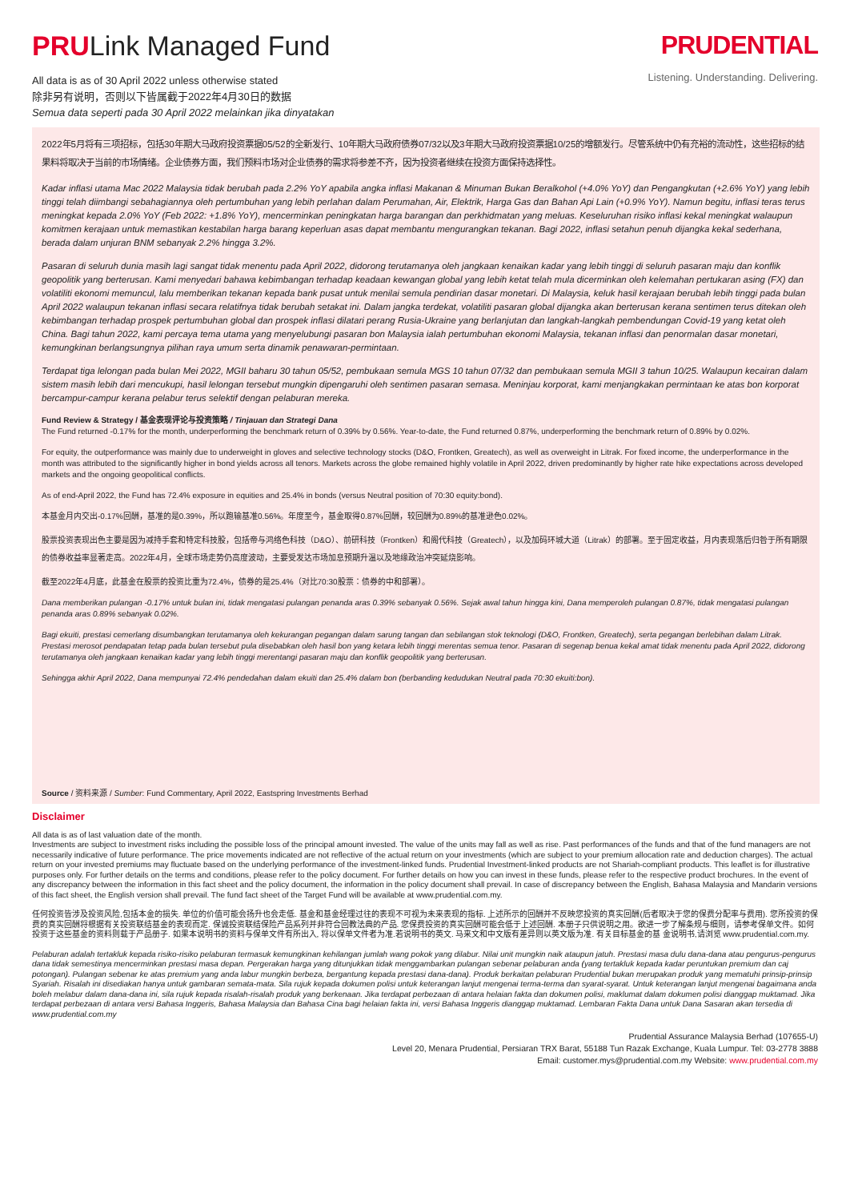PRULink Managed Fund
All data is as of 30 April 2022 unless otherwise stated
除非另有说明，否则以下皆属截于2022年4月30日的数据
Semua data seperti pada 30 April 2022 melainkan jika dinyatakan
PRUDENTIAL
Listening. Understanding. Delivering.
2022年5月将有三项招标，包括30年期大马政府投资票据05/52的全新发行、10年期大马政府债券07/32以及3年期大马政府投资票据10/25的增额发行。尽管系统中仍有充裕的流动性，这些招标的结果料将取决于当前的市场情绪。企业债券方面，我们预料市场对企业债券的需求将参差不齐，因为投资者继续在投资方面保持选择性。
Kadar inflasi utama Mac 2022 Malaysia tidak berubah pada 2.2% YoY apabila angka inflasi Makanan & Minuman Bukan Beralkohol (+4.0% YoY) dan Pengangkutan (+2.6% YoY) yang lebih tinggi telah diimbangi sebahagiannya oleh pertumbuhan yang lebih perlahan dalam Perumahan, Air, Elektrik, Harga Gas dan Bahan Api Lain (+0.9% YoY). Namun begitu, inflasi teras terus meningkat kepada 2.0% YoY (Feb 2022: +1.8% YoY), mencerminkan peningkatan harga barangan dan perkhidmatan yang meluas. Keseluruhan risiko inflasi kekal meningkat walaupun komitmen kerajaan untuk memastikan kestabilan harga barang keperluan asas dapat membantu mengurangkan tekanan. Bagi 2022, inflasi setahun penuh dijangka kekal sederhana, berada dalam unjuran BNM sebanyak 2.2% hingga 3.2%.
Pasaran di seluruh dunia masih lagi sangat tidak menentu pada April 2022, didorong terutamanya oleh jangkaan kenaikan kadar yang lebih tinggi di seluruh pasaran maju dan konflik geopolitik yang berterusan. Kami menyedari bahawa kebimbangan terhadap keadaan kewangan global yang lebih ketat telah mula dicerminkan oleh kelemahan pertukaran asing (FX) dan volatiliti ekonomi memuncul, lalu memberikan tekanan kepada bank pusat untuk menilai semula pendirian dasar monetari. Di Malaysia, keluk hasil kerajaan berubah lebih tinggi pada bulan April 2022 walaupun tekanan inflasi secara relatifnya tidak berubah setakat ini. Dalam jangka terdekat, volatiliti pasaran global dijangka akan berterusan kerana sentimen terus ditekan oleh kebimbangan terhadap prospek pertumbuhan global dan prospek inflasi dilatari perang Rusia-Ukraine yang berlanjutan dan langkah-langkah pembendungan Covid-19 yang ketat oleh China. Bagi tahun 2022, kami percaya tema utama yang menyelubungi pasaran bon Malaysia ialah pertumbuhan ekonomi Malaysia, tekanan inflasi dan penormalan dasar monetari, kemungkinan berlangsungnya pilihan raya umum serta dinamik penawaran-permintaan.
Terdapat tiga lelongan pada bulan Mei 2022, MGII baharu 30 tahun 05/52, pembukaan semula MGS 10 tahun 07/32 dan pembukaan semula MGII 3 tahun 10/25. Walaupun kecairan dalam sistem masih lebih dari mencukupi, hasil lelongan tersebut mungkin dipengaruhi oleh sentimen pasaran semasa. Meninjau korporat, kami menjangkakan permintaan ke atas bon korporat bercampur-campur kerana pelabur terus selektif dengan pelaburan mereka.
Fund Review & Strategy / 基金表现评论与投资策略 / Tinjauan dan Strategi Dana
The Fund returned -0.17% for the month, underperforming the benchmark return of 0.39% by 0.56%. Year-to-date, the Fund returned 0.87%, underperforming the benchmark return of 0.89% by 0.02%.
For equity, the outperformance was mainly due to underweight in gloves and selective technology stocks (D&O, Frontken, Greatech), as well as overweight in Litrak. For fixed income, the underperformance in the month was attributed to the significantly higher in bond yields across all tenors. Markets across the globe remained highly volatile in April 2022, driven predominantly by higher rate hike expectations across developed markets and the ongoing geopolitical conflicts.
As of end-April 2022, the Fund has 72.4% exposure in equities and 25.4% in bonds (versus Neutral position of 70:30 equity:bond).
本基金月内交出-0.17%回酬，基准的是0.39%，所以跑输基准0.56%。年度至今，基金取得0.87%回酬，较回酬为0.89%的基准逊色0.02%。
股票投资表现出色主要是因为减持手套和特定科技股，包括帝与鸿络色科技（D&O）、前研科技（Frontken）和阁代科技（Greatech），以及加码环城大道（Litrak）的部署。至于固定收益，月内表现落后归咎于所有期限的债券收益率显著走高。2022年4月，全球市场走势仍高度波动，主要受发达市场加息预期升温以及地缘政治冲突延烧影响。
截至2022年4月底，此基金在股票的投资比重为72.4%，债券的是25.4%（对比70:30股票：债券的中和部署）。
Dana memberikan pulangan -0.17% untuk bulan ini, tidak mengatasi pulangan penanda aras 0.39% sebanyak 0.56%. Sejak awal tahun hingga kini, Dana memperoleh pulangan 0.87%, tidak mengatasi pulangan penanda aras 0.89% sebanyak 0.02%.
Bagi ekuiti, prestasi cemerlang disumbangkan terutamanya oleh kekurangan pegangan dalam sarung tangan dan sebilangan stok teknologi (D&O, Frontken, Greatech), serta pegangan berlebihan dalam Litrak. Prestasi merosot pendapatan tetap pada bulan tersebut pula disebabkan oleh hasil bon yang ketara lebih tinggi merentas semua tenor. Pasaran di segenap benua kekal amat tidak menentu pada April 2022, didorong terutamanya oleh jangkaan kenaikan kadar yang lebih tinggi merentangi pasaran maju dan konflik geopolitik yang berterusan.
Sehingga akhir April 2022, Dana mempunyai 72.4% pendedahan dalam ekuiti dan 25.4% dalam bon (berbanding kedudukan Neutral pada 70:30 ekuiti:bon).
Source / 资料来源 / Sumber: Fund Commentary, April 2022, Eastspring Investments Berhad
Disclaimer
All data is as of last valuation date of the month.
Investments are subject to investment risks including the possible loss of the principal amount invested. The value of the units may fall as well as rise. Past performances of the funds and that of the fund managers are not necessarily indicative of future performance. The price movements indicated are not reflective of the actual return on your investments (which are subject to your premium allocation rate and deduction charges). The actual return on your invested premiums may fluctuate based on the underlying performance of the investment-linked funds. Prudential Investment-linked products are not Shariah-compliant products. This leaflet is for illustrative purposes only. For further details on the terms and conditions, please refer to the policy document. For further details on how you can invest in these funds, please refer to the respective product brochures. In the event of any discrepancy between the information in this fact sheet and the policy document, the information in the policy document shall prevail. In case of discrepancy between the English, Bahasa Malaysia and Mandarin versions of this fact sheet, the English version shall prevail. The fund fact sheet of the Target Fund will be available at www.prudential.com.my.
任何投资皆涉及投资风险,包括本金的损失. 单位的价值可能会扬升也会走低. 基金和基金经理过往的表现不可视为未来表现的指标. 上述所示的回酬并不反映您投资的真实回酬(后者取决于您的保费分配率与费用). 您所投资的保费的真实回酬将根据有关投资联结基金的表现而定. 保诚投资联结保险产品系列并非符合回教法典的产品. 您保费投资的真实回酬可能会低于上述回酬. 本册子只供说明之用。欲进一步了解条规与细则，请参考保单文件。如何投资于这些基金的资料则载于产品册子. 如果本说明书的资料与保单文件有所出入, 将以保单文件者为准.若说明书的英文. 马来文和中文版有差异则以英文版为准. 有关目标基金的基 金说明书,请浏览 www.prudential.com.my.
Pelaburan adalah tertakluk kepada risiko-risiko pelaburan termasuk kemungkinan kehilangan jumlah wang pokok yang dilabur. Nilai unit mungkin naik ataupun jatuh. Prestasi masa dulu dana-dana atau pengurus-pengurus dana tidak semestinya mencerminkan prestasi masa depan. Pergerakan harga yang ditunjukkan tidak menggambarkan pulangan sebenar pelaburan anda (yang tertakluk kepada kadar peruntukan premium dan caj potongan). Pulangan sebenar ke atas premium yang anda labur mungkin berbeza, bergantung kepada prestasi dana-dana). Produk berkaitan pelaburan Prudential bukan merupakan produk yang mematuhi prinsip-prinsip Syariah. Risalah ini disediakan hanya untuk gambaran semata-mata. Sila rujuk kepada dokumen polisi untuk keterangan lanjut mengenai terma-terma dan syarat-syarat. Untuk keterangan lanjut mengenai bagaimana anda boleh melabur dalam dana-dana ini, sila rujuk kepada risalah-risalah produk yang berkenaan. Jika terdapat perbezaan di antara helaian fakta dan dokumen polisi, maklumat dalam dokumen polisi dianggap muktamad. Jika terdapat perbezaan di antara versi Bahasa Inggeris, Bahasa Malaysia dan Bahasa Cina bagi helaian fakta ini, versi Bahasa Inggeris dianggap muktamad. Lembaran Fakta Dana untuk Dana Sasaran akan tersedia di www.prudential.com.my
Prudential Assurance Malaysia Berhad (107655-U)
Level 20, Menara Prudential, Persiaran TRX Barat, 55188 Tun Razak Exchange, Kuala Lumpur. Tel: 03-2778 3888
Email: customer.mys@prudential.com.my Website: www.prudential.com.my